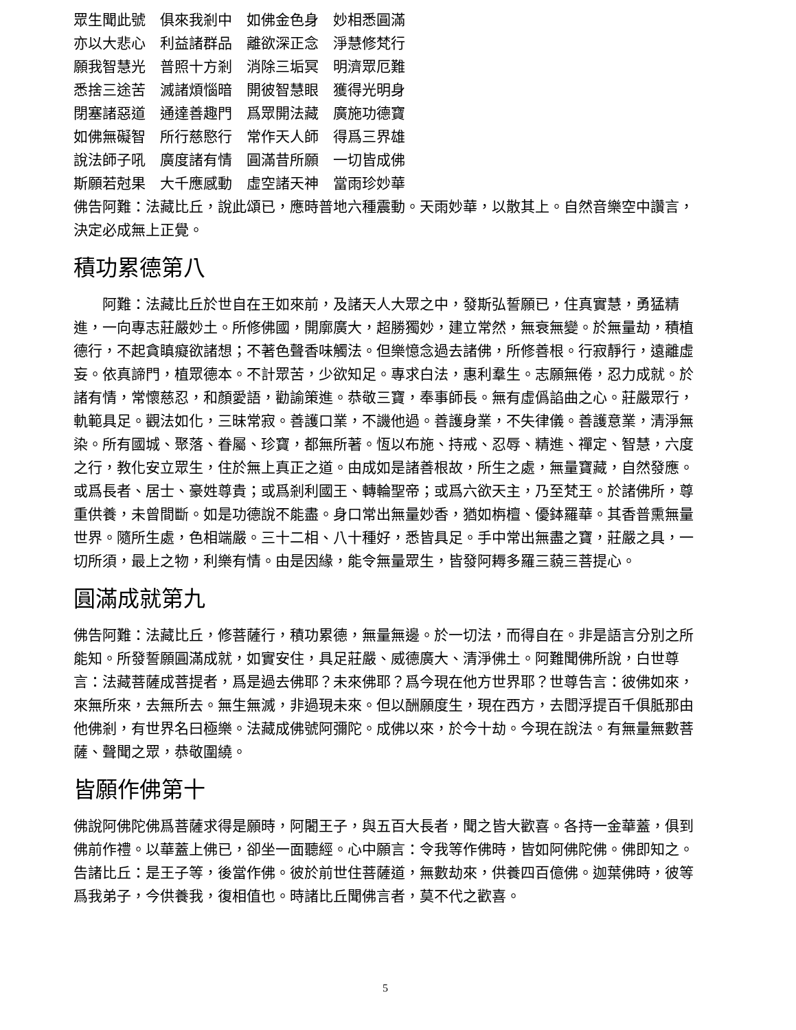眾生聞此號　俱來我剎中　如佛金色身　妙相悉圓滿
亦以大悲心　利益諸群品　離欲深正念　淨慧修梵行
願我智慧光　普照十方剎　消除三垢冥　明濟眾厄難
悉捨三途苦　滅諸煩惱暗　開彼智慧眼　獲得光明身
閉塞諸惡道　通達善趣門　爲眾開法藏　廣施功德寶
如佛無礙智　所行慈愍行　常作天人師　得爲三界雄
說法師子吼　廣度諸有情　圓滿昔所願　一切皆成佛
斯願若尅果　大千應感動　虛空諸天神　當雨珍妙華
佛告阿難：法藏比丘，說此頌已，應時普地六種震動。天雨妙華，以散其上。自然音樂空中讚言，決定必成無上正覺。
積功累德第八
阿難：法藏比丘於世自在王如來前，及諸天人大眾之中，發斯弘誓願已，住真實慧，勇猛精進，一向專志莊嚴妙土。所修佛國，開廓廣大，超勝獨妙，建立常然，無衰無變。於無量劫，積植德行，不起貪瞋癡欲諸想；不著色聲香味觸法。但樂憶念過去諸佛，所修善根。行寂靜行，遠離虛妄。依真諦門，植眾德本。不計眾苦，少欲知足。專求白法，惠利羣生。志願無倦，忍力成就。於諸有情，常懷慈忍，和顏愛語，勸諭策進。恭敬三寶，奉事師長。無有虛僞諂曲之心。莊嚴眾行，軌範具足。觀法如化，三昧常寂。善護口業，不譏他過。善護身業，不失律儀。善護意業，清淨無染。所有國城、聚落、眷屬、珍寶，都無所著。恆以布施、持戒、忍辱、精進、禪定、智慧，六度之行，教化安立眾生，住於無上真正之道。由成如是諸善根故，所生之處，無量寶藏，自然發應。或爲長者、居士、豪姓尊貴；或爲剎利國王、轉輪聖帝；或爲六欲天主，乃至梵王。於諸佛所，尊重供養，未曾間斷。如是功德說不能盡。身口常出無量妙香，猶如栴檀、優鉢羅華。其香普熏無量世界。隨所生處，色相端嚴。三十二相、八十種好，悉皆具足。手中常出無盡之寶，莊嚴之具，一切所須，最上之物，利樂有情。由是因緣，能令無量眾生，皆發阿耨多羅三藐三菩提心。
圓滿成就第九
佛告阿難：法藏比丘，修菩薩行，積功累德，無量無邊。於一切法，而得自在。非是語言分別之所能知。所發誓願圓滿成就，如實安住，具足莊嚴、威德廣大、清淨佛土。阿難聞佛所說，白世尊言：法藏菩薩成菩提者，爲是過去佛耶？未來佛耶？爲今現在他方世界耶？世尊告言：彼佛如來，來無所來，去無所去。無生無滅，非過現未來。但以酬願度生，現在西方，去閻浮提百千俱胝那由他佛剎，有世界名曰極樂。法藏成佛號阿彌陀。成佛以來，於今十劫。今現在說法。有無量無數菩薩、聲聞之眾，恭敬圍繞。
皆願作佛第十
佛說阿佛陀佛爲菩薩求得是願時，阿闍王子，與五百大長者，聞之皆大歡喜。各持一金華蓋，俱到佛前作禮。以華蓋上佛已，卻坐一面聽經。心中願言：令我等作佛時，皆如阿佛陀佛。佛即知之。告諸比丘：是王子等，後當作佛。彼於前世住菩薩道，無數劫來，供養四百億佛。迦葉佛時，彼等爲我弟子，今供養我，復相值也。時諸比丘聞佛言者，莫不代之歡喜。
5